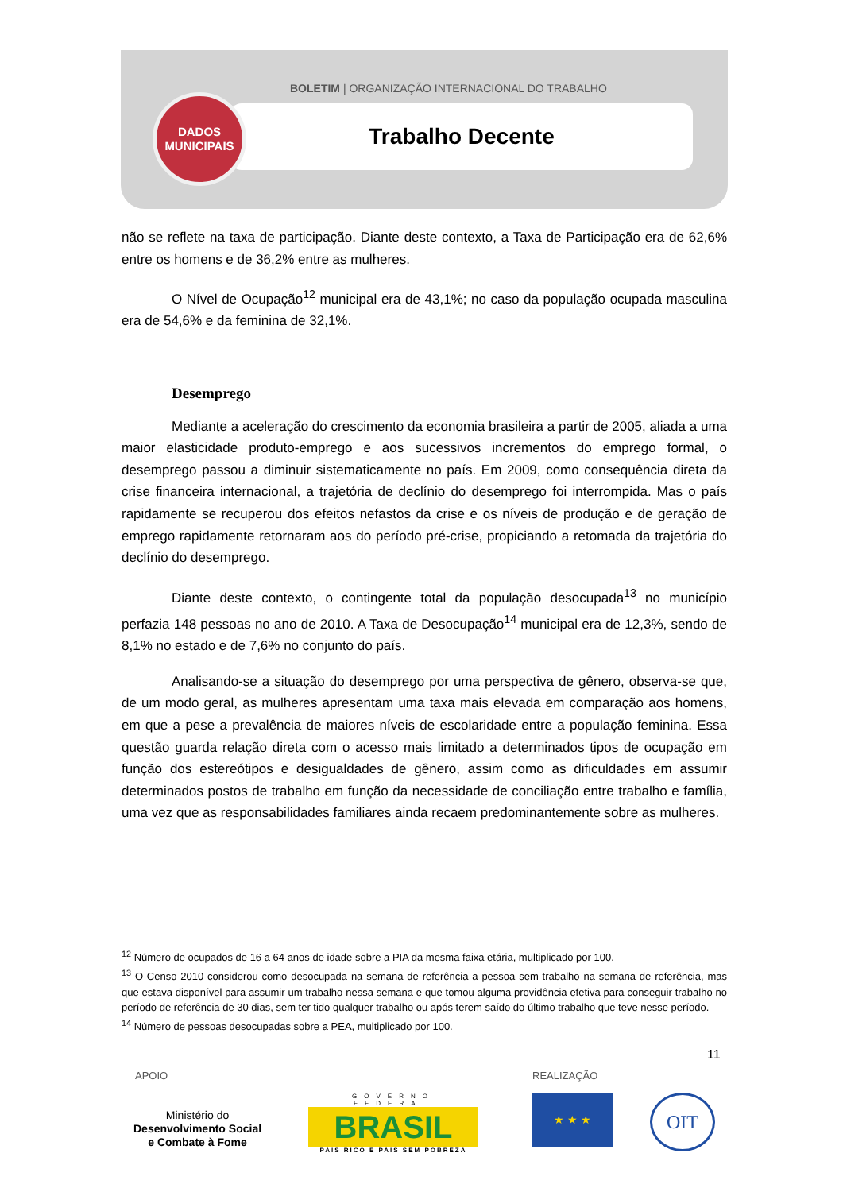BOLETIM | ORGANIZAÇÃO INTERNACIONAL DO TRABALHO
Trabalho Decente
DADOS
MUNICIPAIS
não se reflete na taxa de participação. Diante deste contexto, a Taxa de Participação era de 62,6% entre os homens e de 36,2% entre as mulheres.
O Nível de Ocupação<sup>12</sup> municipal era de 43,1%; no caso da população ocupada masculina era de 54,6% e da feminina de 32,1%.
Desemprego
Mediante a aceleração do crescimento da economia brasileira a partir de 2005, aliada a uma maior elasticidade produto-emprego e aos sucessivos incrementos do emprego formal, o desemprego passou a diminuir sistematicamente no país. Em 2009, como consequência direta da crise financeira internacional, a trajetória de declínio do desemprego foi interrompida. Mas o país rapidamente se recuperou dos efeitos nefastos da crise e os níveis de produção e de geração de emprego rapidamente retornaram aos do período pré-crise, propiciando a retomada da trajetória do declínio do desemprego.
Diante deste contexto, o contingente total da população desocupada<sup>13</sup> no município perfazia 148 pessoas no ano de 2010. A Taxa de Desocupação<sup>14</sup> municipal era de 12,3%, sendo de 8,1% no estado e de 7,6% no conjunto do país.
Analisando-se a situação do desemprego por uma perspectiva de gênero, observa-se que, de um modo geral, as mulheres apresentam uma taxa mais elevada em comparação aos homens, em que a pese a prevalência de maiores níveis de escolaridade entre a população feminina. Essa questão guarda relação direta com o acesso mais limitado a determinados tipos de ocupação em função dos estereótipos e desigualdades de gênero, assim como as dificuldades em assumir determinados postos de trabalho em função da necessidade de conciliação entre trabalho e família, uma vez que as responsabilidades familiares ainda recaem predominantemente sobre as mulheres.
<sup>12</sup> Número de ocupados de 16 a 64 anos de idade sobre a PIA da mesma faixa etária, multiplicado por 100.
<sup>13</sup> O Censo 2010 considerou como desocupada na semana de referência a pessoa sem trabalho na semana de referência, mas que estava disponível para assumir um trabalho nessa semana e que tomou alguma providência efetiva para conseguir trabalho no período de referência de 30 dias, sem ter tido qualquer trabalho ou após terem saído do último trabalho que teve nesse período.
<sup>14</sup> Número de pessoas desocupadas sobre a PEA, multiplicado por 100.
11
APOIO REALIZAÇÃO
Ministério do
Desenvolvimento Social
e Combate à Fome
GOVERNO FEDERAL
BRASIL
PAÍS RICO É PAÍS SEM POBREZA
★ ★ ★ OIT